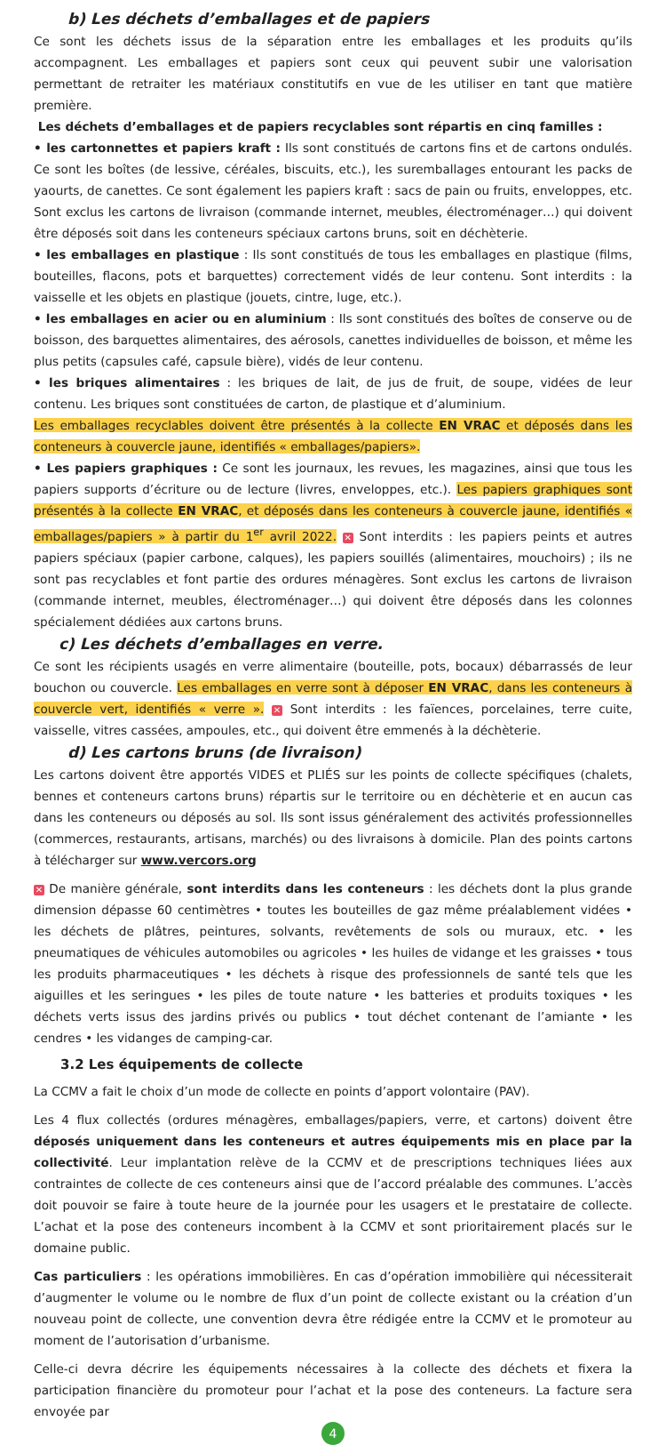b) Les déchets d’emballages et de papiers
Ce sont les déchets issus de la séparation entre les emballages et les produits qu’ils accompagnent. Les emballages et papiers sont ceux qui peuvent subir une valorisation permettant de retraiter les matériaux constitutifs en vue de les utiliser en tant que matière première.
Les déchets d’emballages et de papiers recyclables sont répartis en cinq familles :
• les cartonnettes et papiers kraft : Ils sont constitués de cartons fins et de cartons ondulés. Ce sont les boîtes (de lessive, céréales, biscuits, etc.), les suremballages entourant les packs de yaourts, de canettes. Ce sont également les papiers kraft : sacs de pain ou fruits, enveloppes, etc. Sont exclus les cartons de livraison (commande internet, meubles, électroménager…) qui doivent être déposés soit dans les conteneurs spéciaux cartons bruns, soit en déchèterie.
• les emballages en plastique : Ils sont constitués de tous les emballages en plastique (films, bouteilles, flacons, pots et barquettes) correctement vidés de leur contenu. Sont interdits : la vaisselle et les objets en plastique (jouets, cintre, luge, etc.).
• les emballages en acier ou en aluminium : Ils sont constitués des boîtes de conserve ou de boisson, des barquettes alimentaires, des aérosols, canettes individuelles de boisson, et même les plus petits (capsules café, capsule bière), vidés de leur contenu.
• les briques alimentaires : les briques de lait, de jus de fruit, de soupe, vidées de leur contenu. Les briques sont constituées de carton, de plastique et d’aluminium.
Les emballages recyclables doivent être présentés à la collecte EN VRAC et déposés dans les conteneurs à couvercle jaune, identifiés « emballages/papiers».
• Les papiers graphiques : Ce sont les journaux, les revues, les magazines, ainsi que tous les papiers supports d’écriture ou de lecture (livres, enveloppes, etc.). Les papiers graphiques sont présentés à la collecte EN VRAC, et déposés dans les conteneurs à couvercle jaune, identifiés « emballages/papiers » à partir du 1<sup>er</sup> avril 2022. ✕ Sont interdits : les papiers peints et autres papiers spéciaux (papier carbone, calques), les papiers souillés (alimentaires, mouchoirs) ; ils ne sont pas recyclables et font partie des ordures ménagères. Sont exclus les cartons de livraison (commande internet, meubles, électroménager…) qui doivent être déposés dans les colonnes spécialement dédiées aux cartons bruns.
c) Les déchets d’emballages en verre.
Ce sont les récipients usagés en verre alimentaire (bouteille, pots, bocaux) débarrassés de leur bouchon ou couvercle. Les emballages en verre sont à déposer EN VRAC, dans les conteneurs à couvercle vert, identifiés « verre ». ✕ Sont interdits : les faïences, porcelaines, terre cuite, vaisselle, vitres cassées, ampoules, etc., qui doivent être emmenés à la déchèterie.
d) Les cartons bruns (de livraison)
Les cartons doivent être apportés VIDES et PLIÉS sur les points de collecte spécifiques (chalets, bennes et conteneurs cartons bruns) répartis sur le territoire ou en déchèterie et en aucun cas dans les conteneurs ou déposés au sol. Ils sont issus généralement des activités professionnelles (commerces, restaurants, artisans, marchés) ou des livraisons à domicile. Plan des points cartons à télécharger sur www.vercors.org
✕ De manière générale, sont interdits dans les conteneurs : les déchets dont la plus grande dimension dépasse 60 centimètres • toutes les bouteilles de gaz même préalablement vidées • les déchets de plâtres, peintures, solvants, revêtements de sols ou muraux, etc. • les pneumatiques de véhicules automobiles ou agricoles • les huiles de vidange et les graisses • tous les produits pharmaceutiques • les déchets à risque des professionnels de santé tels que les aiguilles et les seringues • les piles de toute nature • les batteries et produits toxiques • les déchets verts issus des jardins privés ou publics • tout déchet contenant de l’amiante • les cendres • les vidanges de camping-car.
3.2 Les équipements de collecte
La CCMV a fait le choix d’un mode de collecte en points d’apport volontaire (PAV).
Les 4 flux collectés (ordures ménagères, emballages/papiers, verre, et cartons) doivent être déposés uniquement dans les conteneurs et autres équipements mis en place par la collectivité. Leur implantation relève de la CCMV et de prescriptions techniques liées aux contraintes de collecte de ces conteneurs ainsi que de l’accord préalable des communes. L’accès doit pouvoir se faire à toute heure de la journée pour les usagers et le prestataire de collecte. L’achat et la pose des conteneurs incombent à la CCMV et sont prioritairement placés sur le domaine public.
Cas particuliers : les opérations immobilières. En cas d’opération immobilière qui nécessiterait d’augmenter le volume ou le nombre de flux d’un point de collecte existant ou la création d’un nouveau point de collecte, une convention devra être rédigée entre la CCMV et le promoteur au moment de l’autorisation d’urbanisme.
Celle-ci devra décrire les équipements nécessaires à la collecte des déchets et fixera la participation financière du promoteur pour l’achat et la pose des conteneurs. La facture sera envoyée par
4